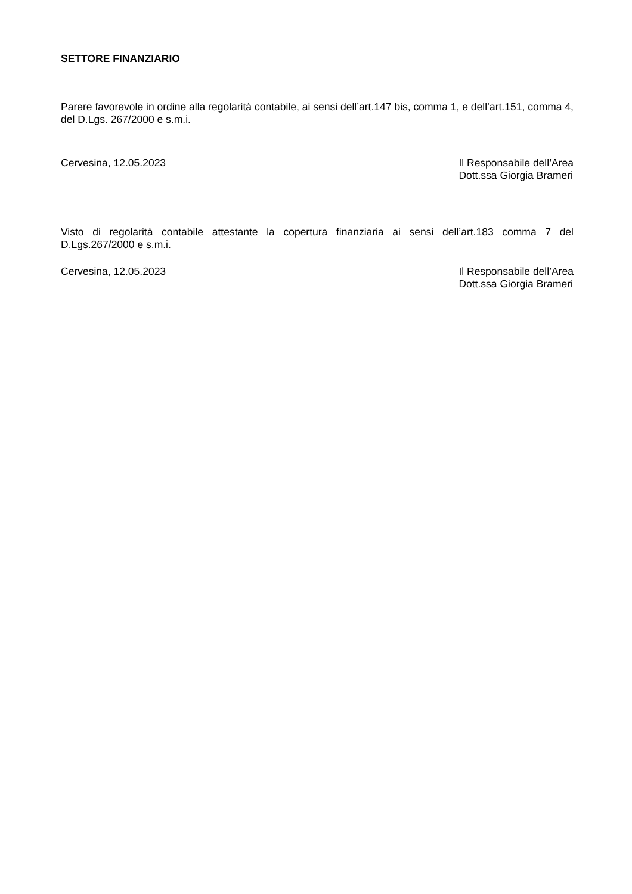SETTORE FINANZIARIO
Parere favorevole in ordine alla regolarità contabile, ai sensi dell’art.147 bis, comma 1, e dell’art.151, comma 4, del D.Lgs. 267/2000 e s.m.i.
Cervesina, 12.05.2023 Il Responsabile dell’Area
Dott.ssa Giorgia Brameri
Visto di regolarità contabile attestante la copertura finanziaria ai sensi dell’art.183 comma 7 del D.Lgs.267/2000 e s.m.i.
Cervesina, 12.05.2023 Il Responsabile dell’Area
Dott.ssa Giorgia Brameri